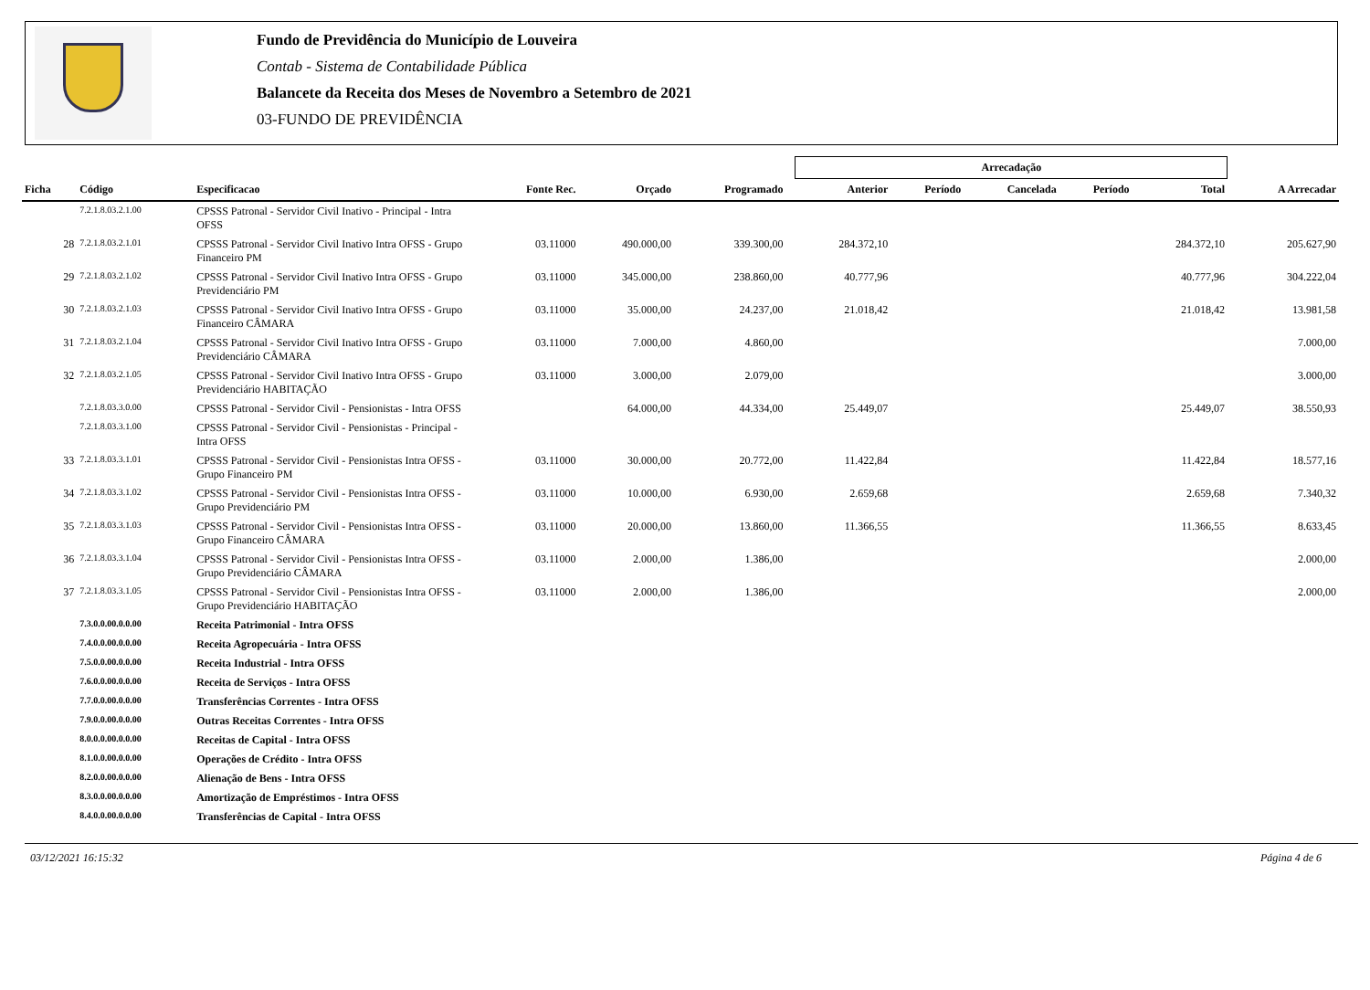Fundo de Previdência do Município de Louveira
Contab - Sistema de Contabilidade Pública
Balancete da Receita dos Meses de Novembro a Setembro de 2021
03-FUNDO DE PREVIDÊNCIA
| | | | | | | | Arrecadação | | | | | |
| --- | --- | --- | --- | --- | --- | --- | --- | --- | --- | --- | --- | --- |
| Ficha | Código | Especificacao | Fonte Rec. | Orçado | Programado | | Anterior | Período | Cancelada | Período | Total | A Arrecadar |
| | 7.2.1.8.03.2.1.00 | CPSSS Patronal - Servidor Civil Inativo - Principal - Intra OFSS | | | | | | | | | | |
| 28 | 7.2.1.8.03.2.1.01 | CPSSS Patronal - Servidor Civil Inativo Intra OFSS - Grupo Financeiro PM | 03.11000 | 490.000,00 | 339.300,00 | | 284.372,10 | | | | 284.372,10 | 205.627,90 |
| 29 | 7.2.1.8.03.2.1.02 | CPSSS Patronal - Servidor Civil Inativo Intra OFSS - Grupo Previdenciário PM | 03.11000 | 345.000,00 | 238.860,00 | | 40.777,96 | | | | 40.777,96 | 304.222,04 |
| 30 | 7.2.1.8.03.2.1.03 | CPSSS Patronal - Servidor Civil Inativo Intra OFSS - Grupo Financeiro CÂMARA | 03.11000 | 35.000,00 | 24.237,00 | | 21.018,42 | | | | 21.018,42 | 13.981,58 |
| 31 | 7.2.1.8.03.2.1.04 | CPSSS Patronal - Servidor Civil Inativo Intra OFSS - Grupo Previdenciário CÂMARA | 03.11000 | 7.000,00 | 4.860,00 | | | | | | | 7.000,00 |
| 32 | 7.2.1.8.03.2.1.05 | CPSSS Patronal - Servidor Civil Inativo Intra OFSS - Grupo Previdenciário HABITAÇÃO | 03.11000 | 3.000,00 | 2.079,00 | | | | | | | 3.000,00 |
| | 7.2.1.8.03.3.0.00 | CPSSS Patronal - Servidor Civil - Pensionistas - Intra OFSS | | 64.000,00 | 44.334,00 | | 25.449,07 | | | | 25.449,07 | 38.550,93 |
| | 7.2.1.8.03.3.1.00 | CPSSS Patronal - Servidor Civil - Pensionistas - Principal - Intra OFSS | | | | | | | | | | |
| 33 | 7.2.1.8.03.3.1.01 | CPSSS Patronal - Servidor Civil - Pensionistas Intra OFSS - Grupo Financeiro PM | 03.11000 | 30.000,00 | 20.772,00 | | 11.422,84 | | | | 11.422,84 | 18.577,16 |
| 34 | 7.2.1.8.03.3.1.02 | CPSSS Patronal - Servidor Civil - Pensionistas Intra OFSS - Grupo Previdenciário PM | 03.11000 | 10.000,00 | 6.930,00 | | 2.659,68 | | | | 2.659,68 | 7.340,32 |
| 35 | 7.2.1.8.03.3.1.03 | CPSSS Patronal - Servidor Civil - Pensionistas Intra OFSS - Grupo Financeiro CÂMARA | 03.11000 | 20.000,00 | 13.860,00 | | 11.366,55 | | | | 11.366,55 | 8.633,45 |
| 36 | 7.2.1.8.03.3.1.04 | CPSSS Patronal - Servidor Civil - Pensionistas Intra OFSS - Grupo Previdenciário CÂMARA | 03.11000 | 2.000,00 | 1.386,00 | | | | | | | 2.000,00 |
| 37 | 7.2.1.8.03.3.1.05 | CPSSS Patronal - Servidor Civil - Pensionistas Intra OFSS - Grupo Previdenciário HABITAÇÃO | 03.11000 | 2.000,00 | 1.386,00 | | | | | | | 2.000,00 |
| | 7.3.0.0.00.0.0.00 | Receita Patrimonial - Intra OFSS | | | | | | | | | | |
| | 7.4.0.0.00.0.0.00 | Receita Agropecuária - Intra OFSS | | | | | | | | | | |
| | 7.5.0.0.00.0.0.00 | Receita Industrial - Intra OFSS | | | | | | | | | | |
| | 7.6.0.0.00.0.0.00 | Receita de Serviços - Intra OFSS | | | | | | | | | | |
| | 7.7.0.0.00.0.0.00 | Transferências Correntes - Intra OFSS | | | | | | | | | | |
| | 7.9.0.0.00.0.0.00 | Outras Receitas Correntes - Intra OFSS | | | | | | | | | | |
| | 8.0.0.0.00.0.0.00 | Receitas de Capital - Intra OFSS | | | | | | | | | | |
| | 8.1.0.0.00.0.0.00 | Operações de Crédito - Intra OFSS | | | | | | | | | | |
| | 8.2.0.0.00.0.0.00 | Alienação de Bens - Intra OFSS | | | | | | | | | | |
| | 8.3.0.0.00.0.0.00 | Amortização de Empréstimos - Intra OFSS | | | | | | | | | | |
| | 8.4.0.0.00.0.0.00 | Transferências de Capital - Intra OFSS | | | | | | | | | | |
03/12/2021 16:15:32 Página 4 de 6